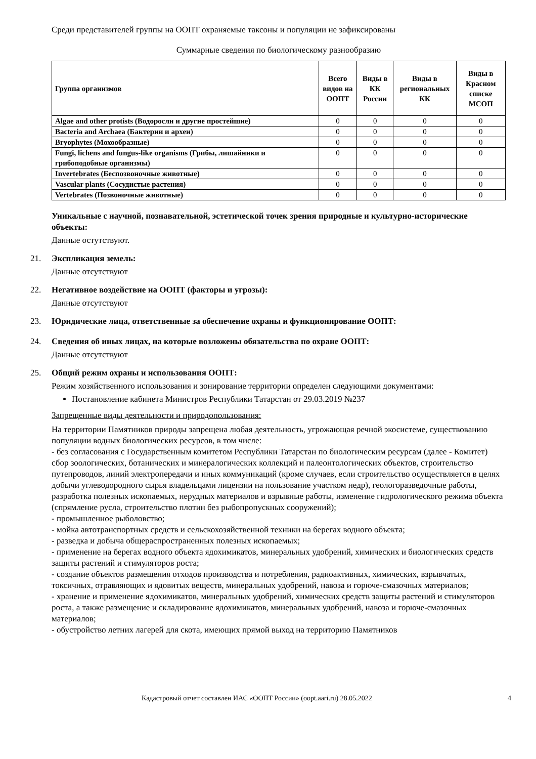Среди представителей группы на ООПТ охраняемые таксоны и популяции не зафиксированы
Суммарные сведения по биологическому разнообразию
| Группа организмов | Всего видов на ООПТ | Виды в КК России | Виды в региональных КК | Виды в Красном списке МСОП |
| --- | --- | --- | --- | --- |
| Algae and other protists (Водоросли и другие простейшие) | 0 | 0 | 0 | 0 |
| Bacteria and Archaea (Бактерии и археи) | 0 | 0 | 0 | 0 |
| Bryophytes (Мохообразные) | 0 | 0 | 0 | 0 |
| Fungi, lichens and fungus-like organisms (Грибы, лишайники и грибоподобные организмы) | 0 | 0 | 0 | 0 |
| Invertebrates (Беспозвоночные животные) | 0 | 0 | 0 | 0 |
| Vascular plants (Сосудистые растения) | 0 | 0 | 0 | 0 |
| Vertebrates (Позвоночные животные) | 0 | 0 | 0 | 0 |
Уникальные с научной, познавательной, эстетической точек зрения природные и культурно-исторические объекты:
Данные остутствуют.
21. Экспликация земель:
Данные отсутствуют
22. Негативное воздействие на ООПТ (факторы и угрозы):
Данные отсутствуют
23. Юридические лица, ответственные за обеспечение охраны и функционирование ООПТ:
24. Сведения об иных лицах, на которые возложены обязательства по охране ООПТ:
Данные отсутствуют
25. Общий режим охраны и использования ООПТ:
Режим хозяйственного использования и зонирование территории определен следующими документами:
Постановление кабинета Министров Республики Татарстан от 29.03.2019 №237
Запрещенные виды деятельности и природопользования:
На территории Памятников природы запрещена любая деятельность, угрожающая речной экосистеме, существованию популяции водных биологических ресурсов, в том числе:
- без согласования с Государственным комитетом Республики Татарстан по биологическим ресурсам (далее - Комитет) сбор зоологических, ботанических и минералогических коллекций и палеонтологических объектов, строительство путепроводов, линий электропередачи и иных коммуникаций (кроме случаев, если строительство осуществляется в целях добычи углеводородного сырья владельцами лицензии на пользование участком недр), геологоразведочные работы, разработка полезных ископаемых, нерудных материалов и взрывные работы, изменение гидрологического режима объекта (спрямление русла, строительство плотин без рыбопропускных сооружений);
- промышленное рыболовство;
- мойка автотранспортных средств и сельскохозяйственной техники на берегах водного объекта;
- разведка и добыча общераспространенных полезных ископаемых;
- применение на берегах водного объекта ядохимикатов, минеральных удобрений, химических и биологических средств защиты растений и стимуляторов роста;
- создание объектов размещения отходов производства и потребления, радиоактивных, химических, взрывчатых, токсичных, отравляющих и ядовитых веществ, минеральных удобрений, навоза и горюче-смазочных материалов;
- хранение и применение ядохимикатов, минеральных удобрений, химических средств защиты растений и стимуляторов роста, а также размещение и складирование ядохимикатов, минеральных удобрений, навоза и горюче-смазочных материалов;
- обустройство летних лагерей для скота, имеющих прямой выход на территорию Памятников
Кадастровый отчет составлен ИАС «ООПТ России» (oopt.aari.ru) 28.05.2022 4